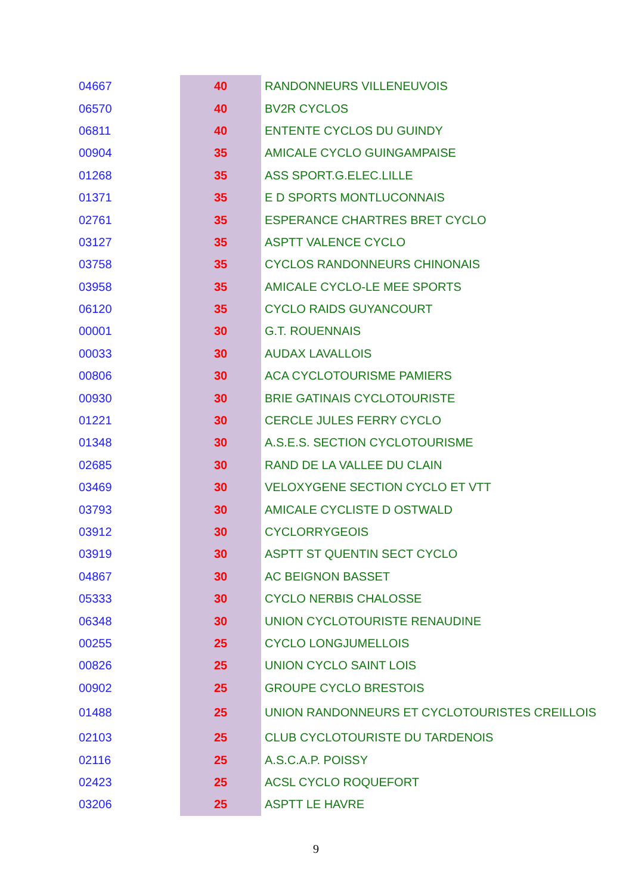| 04667 | 40 | RANDONNEURS VILLENEUVOIS |
| 06570 | 40 | BV2R CYCLOS |
| 06811 | 40 | ENTENTE CYCLOS DU GUINDY |
| 00904 | 35 | AMICALE CYCLO GUINGAMPAISE |
| 01268 | 35 | ASS SPORT.G.ELEC.LILLE |
| 01371 | 35 | E D SPORTS MONTLUCONNAIS |
| 02761 | 35 | ESPERANCE CHARTRES BRET CYCLO |
| 03127 | 35 | ASPTT VALENCE CYCLO |
| 03758 | 35 | CYCLOS RANDONNEURS CHINONAIS |
| 03958 | 35 | AMICALE CYCLO-LE MEE SPORTS |
| 06120 | 35 | CYCLO RAIDS GUYANCOURT |
| 00001 | 30 | G.T. ROUENNAIS |
| 00033 | 30 | AUDAX LAVALLOIS |
| 00806 | 30 | ACA CYCLOTOURISME PAMIERS |
| 00930 | 30 | BRIE GATINAIS CYCLOTOURISTE |
| 01221 | 30 | CERCLE JULES FERRY CYCLO |
| 01348 | 30 | A.S.E.S. SECTION CYCLOTOURISME |
| 02685 | 30 | RAND DE LA VALLEE DU CLAIN |
| 03469 | 30 | VELOXYGENE SECTION CYCLO ET VTT |
| 03793 | 30 | AMICALE CYCLISTE D OSTWALD |
| 03912 | 30 | CYCLORRYGEOIS |
| 03919 | 30 | ASPTT ST QUENTIN SECT CYCLO |
| 04867 | 30 | AC BEIGNON BASSET |
| 05333 | 30 | CYCLO NERBIS CHALOSSE |
| 06348 | 30 | UNION CYCLOTOURISTE RENAUDINE |
| 00255 | 25 | CYCLO LONGJUMELLOIS |
| 00826 | 25 | UNION CYCLO SAINT LOIS |
| 00902 | 25 | GROUPE CYCLO BRESTOIS |
| 01488 | 25 | UNION RANDONNEURS ET CYCLOTOURISTES CREILLOIS |
| 02103 | 25 | CLUB CYCLOTOURISTE DU TARDENOIS |
| 02116 | 25 | A.S.C.A.P. POISSY |
| 02423 | 25 | ACSL CYCLO ROQUEFORT |
| 03206 | 25 | ASPTT LE HAVRE |
9